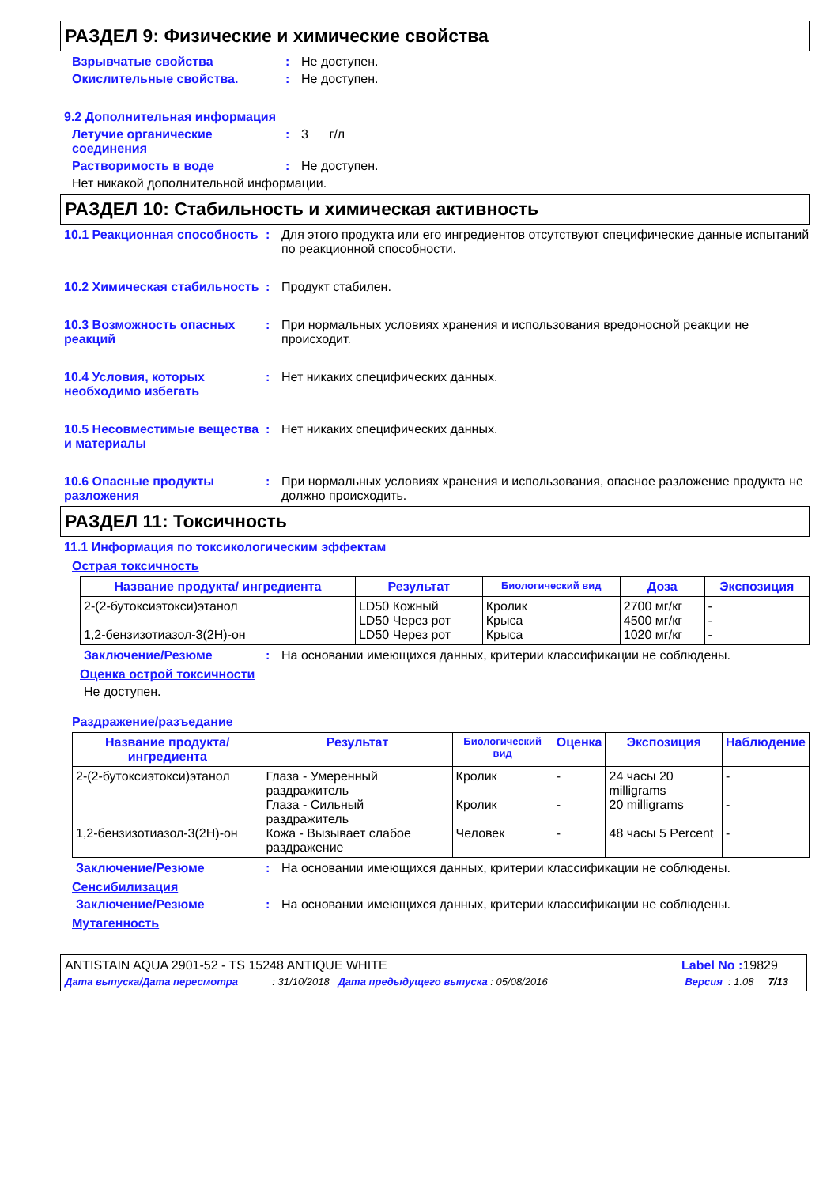РАЗДЕЛ 9: Физические и химические свойства
Взрывчатые свойства : Не доступен.
Окислительные свойства. : Не доступен.
9.2 Дополнительная информация
Летучие органические соединения
: 3 г/л
Растворимость в воде : Не доступен.
Нет никакой дополнительной информации.
РАЗДЕЛ 10: Стабильность и химическая активность
10.1 Реакционная способность
: Для этого продукта или его ингредиентов отсутствуют специфические данные испытаний по реакционной способности.
10.2 Химическая стабильность
: Продукт стабилен.
10.3 Возможность опасных реакций
: При нормальных условиях хранения и использования вредоносной реакции не происходит.
10.4 Условия, которых необходимо избегать
: Нет никаких специфических данных.
10.5 Несовместимые вещества и материалы
: Нет никаких специфических данных.
10.6 Опасные продукты разложения
: При нормальных условиях хранения и использования, опасное разложение продукта не должно происходить.
РАЗДЕЛ 11: Токсичность
11.1 Информация по токсикологическим эффектам
Острая токсичность
| Название продукта/ ингредиента | Результат | Биологический вид | Доза | Экспозиция |
| --- | --- | --- | --- | --- |
| 2-(2-бутоксиэтокси)этанол 1,2-бензизотиазол-3(2H)-он | LD50 Кожный LD50 Через рот LD50 Через рот | Кролик Крыса Крыса | 2700 мг/кг 4500 мг/кг 1020 мг/кг | - - - |
Заключение/Резюме : На основании имеющихся данных, критерии классификации не соблюдены.
Оценка острой токсичности
Не доступен.
Раздражение/разъедание
| Название продукта/ ингредиента | Результат | Биологический вид | Оценка | Экспозиция | Наблюдение |
| --- | --- | --- | --- | --- | --- |
| 2-(2-бутоксиэтокси)этанол 1,2-бензизотиазол-3(2H)-он | Глаза - Умеренный раздражитель Глаза - Сильный раздражитель Кожа - Вызывает слабое раздражение | Кролик Кролик Человек | - - - | 24 часы 20 milligrams 20 milligrams 48 часы 5 Percent | - - - |
Заключение/Резюме : На основании имеющихся данных, критерии классификации не соблюдены.
Сенсибилизация
Заключение/Резюме : На основании имеющихся данных, критерии классификации не соблюдены.
Мутагенность
ANTISTAIN AQUA 2901-52 - TS 15248 ANTIQUE WHITE Label No : 19829
Дата выпуска/Дата пересмотра : 31/10/2018 Дата предыдущего выпуска : 05/08/2016 Версия : 1.08 7/13